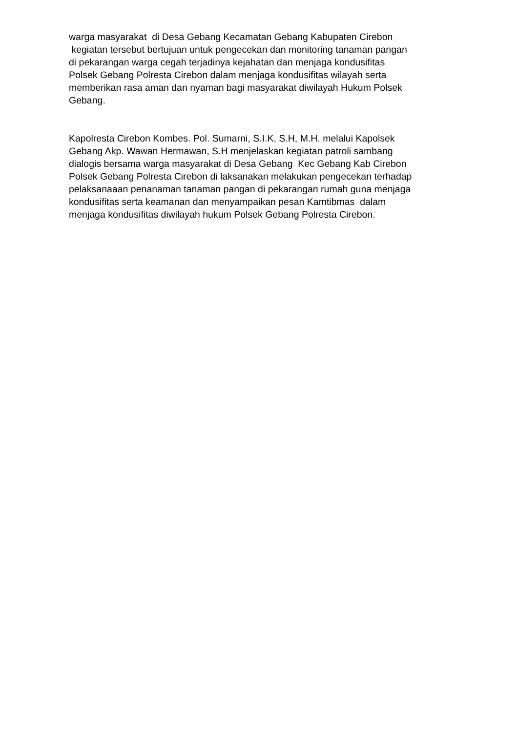warga masyarakat di Desa Gebang Kecamatan Gebang Kabupaten Cirebon
kegiatan tersebut bertujuan untuk pengecekan dan monitoring tanaman pangan
di pekarangan warga cegah terjadinya kejahatan dan menjaga kondusifitas
Polsek Gebang Polresta Cirebon dalam menjaga kondusifitas wilayah serta
memberikan rasa aman dan nyaman bagi masyarakat diwilayah Hukum Polsek
Gebang.
Kapolresta Cirebon Kombes. Pol. Sumarni, S.I.K, S.H, M.H. melalui Kapolsek
Gebang Akp. Wawan Hermawan, S.H menjelaskan kegiatan patroli sambang
dialogis bersama warga masyarakat di Desa Gebang Kec Gebang Kab Cirebon
Polsek Gebang Polresta Cirebon di laksanakan melakukan pengecekan terhadap
pelaksanaaan penanaman tanaman pangan di pekarangan rumah guna menjaga
kondusifitas serta keamanan dan menyampaikan pesan Kamtibmas dalam
menjaga kondusifitas diwilayah hukum Polsek Gebang Polresta Cirebon.